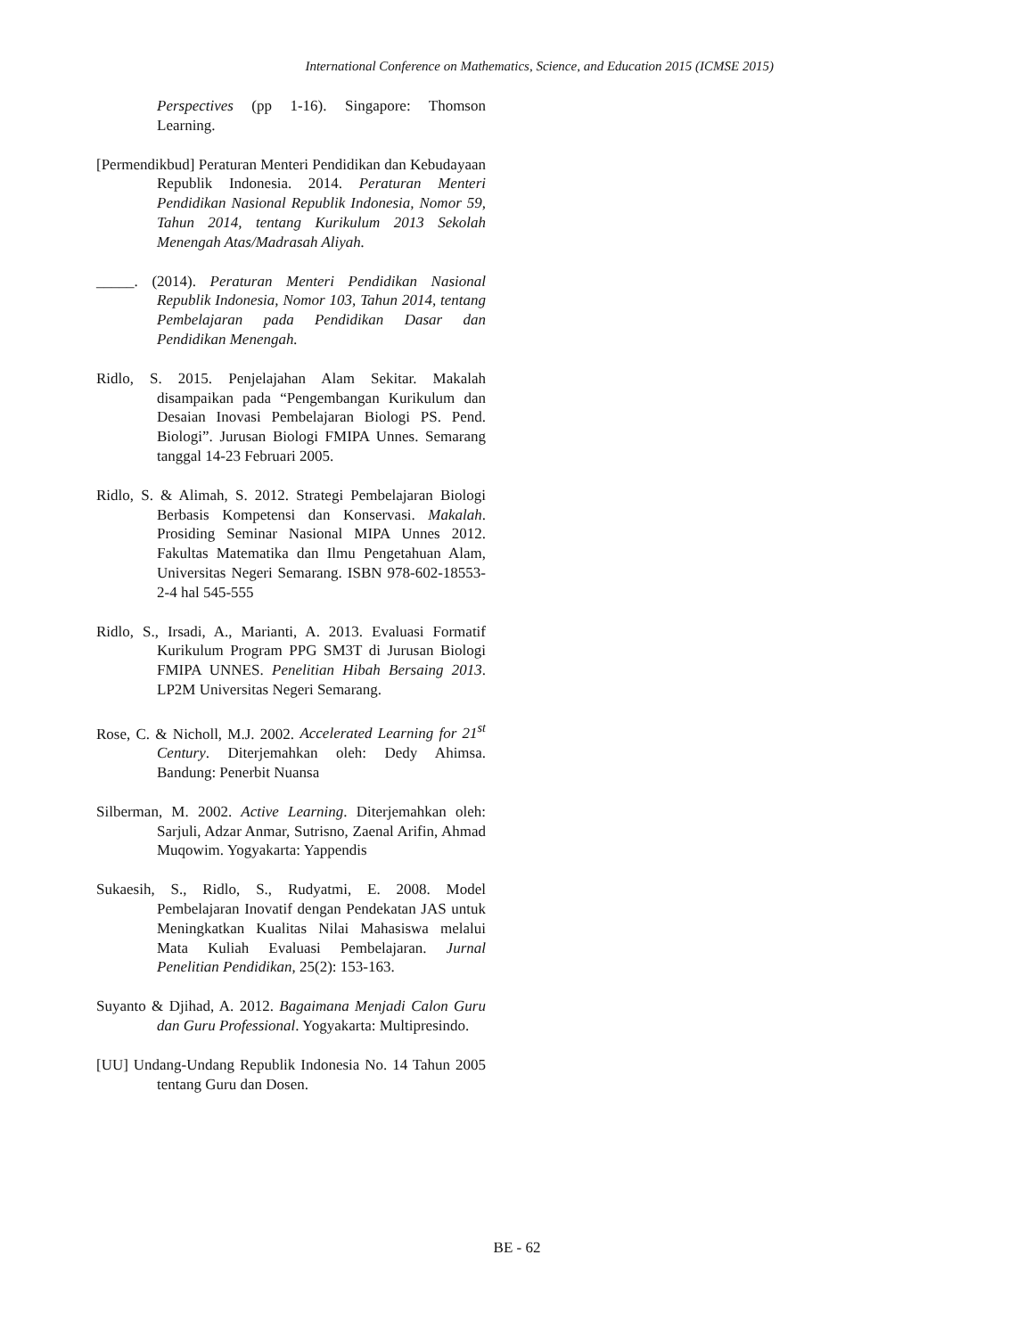International Conference on Mathematics, Science, and Education 2015 (ICMSE 2015)
Perspectives (pp 1-16). Singapore: Thomson Learning.
[Permendikbud] Peraturan Menteri Pendidikan dan Kebudayaan Republik Indonesia. 2014. Peraturan Menteri Pendidikan Nasional Republik Indonesia, Nomor 59, Tahun 2014, tentang Kurikulum 2013 Sekolah Menengah Atas/Madrasah Aliyah.
_____. (2014). Peraturan Menteri Pendidikan Nasional Republik Indonesia, Nomor 103, Tahun 2014, tentang Pembelajaran pada Pendidikan Dasar dan Pendidikan Menengah.
Ridlo, S. 2015. Penjelajahan Alam Sekitar. Makalah disampaikan pada “Pengembangan Kurikulum dan Desaian Inovasi Pembelajaran Biologi PS. Pend. Biologi”. Jurusan Biologi FMIPA Unnes. Semarang tanggal 14-23 Februari 2005.
Ridlo, S. & Alimah, S. 2012. Strategi Pembelajaran Biologi Berbasis Kompetensi dan Konservasi. Makalah. Prosiding Seminar Nasional MIPA Unnes 2012. Fakultas Matematika dan Ilmu Pengetahuan Alam, Universitas Negeri Semarang. ISBN 978-602-18553-2-4 hal 545-555
Ridlo, S., Irsadi, A., Marianti, A. 2013. Evaluasi Formatif Kurikulum Program PPG SM3T di Jurusan Biologi FMIPA UNNES. Penelitian Hibah Bersaing 2013. LP2M Universitas Negeri Semarang.
Rose, C. & Nicholl, M.J. 2002. Accelerated Learning for 21<sup>st</sup> Century. Diterjemahkan oleh: Dedy Ahimsa. Bandung: Penerbit Nuansa
Silberman, M. 2002. Active Learning. Diterjemahkan oleh: Sarjuli, Adzar Anmar, Sutrisno, Zaenal Arifin, Ahmad Muqowim. Yogyakarta: Yappendis
Sukaesih, S., Ridlo, S., Rudyatmi, E. 2008. Model Pembelajaran Inovatif dengan Pendekatan JAS untuk Meningkatkan Kualitas Nilai Mahasiswa melalui Mata Kuliah Evaluasi Pembelajaran. Jurnal Penelitian Pendidikan, 25(2): 153-163.
Suyanto & Djihad, A. 2012. Bagaimana Menjadi Calon Guru dan Guru Professional. Yogyakarta: Multipresindo.
[UU] Undang-Undang Republik Indonesia No. 14 Tahun 2005 tentang Guru dan Dosen.
BE - 62